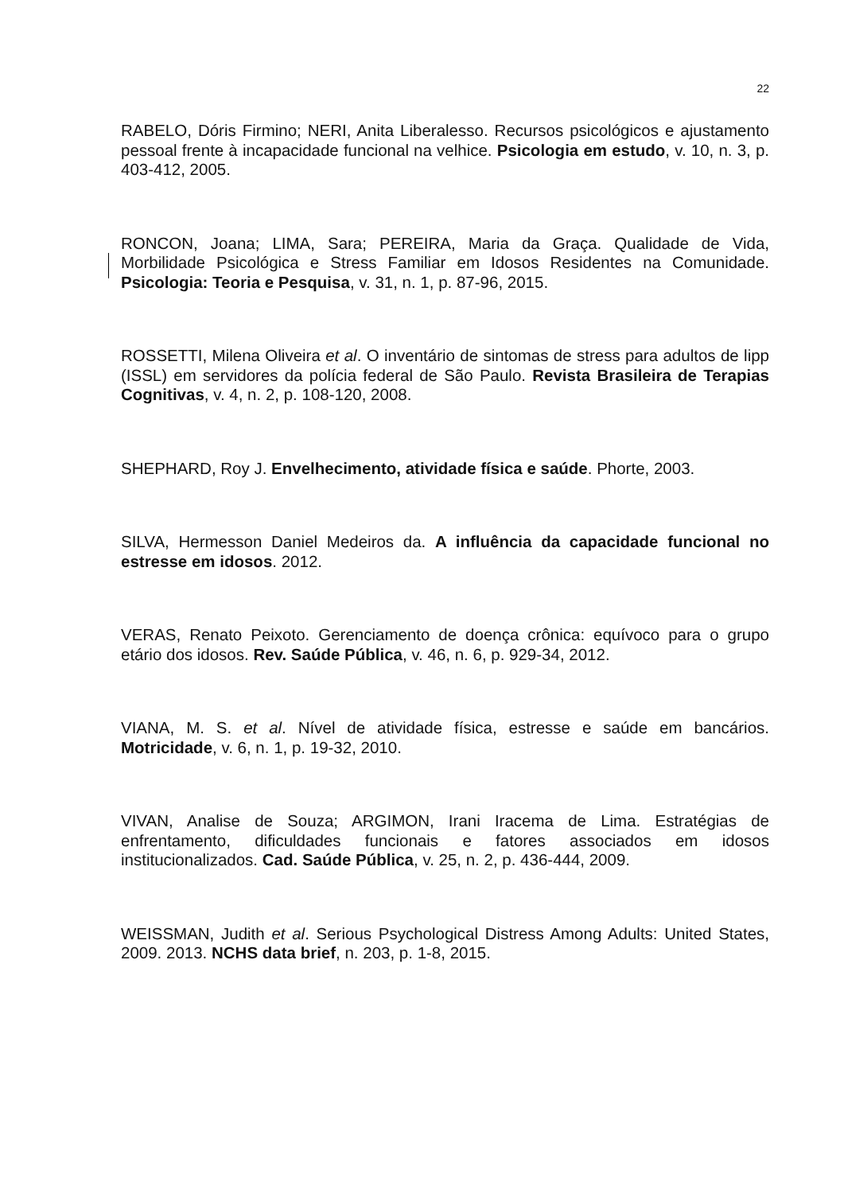22
RABELO, Dóris Firmino; NERI, Anita Liberalesso. Recursos psicológicos e ajustamento pessoal frente à incapacidade funcional na velhice. Psicologia em estudo, v. 10, n. 3, p. 403-412, 2005.
RONCON, Joana; LIMA, Sara; PEREIRA, Maria da Graça. Qualidade de Vida, Morbilidade Psicológica e Stress Familiar em Idosos Residentes na Comunidade. Psicologia: Teoria e Pesquisa, v. 31, n. 1, p. 87-96, 2015.
ROSSETTI, Milena Oliveira et al. O inventário de sintomas de stress para adultos de lipp (ISSL) em servidores da polícia federal de São Paulo. Revista Brasileira de Terapias Cognitivas, v. 4, n. 2, p. 108-120, 2008.
SHEPHARD, Roy J. Envelhecimento, atividade física e saúde. Phorte, 2003.
SILVA, Hermesson Daniel Medeiros da. A influência da capacidade funcional no estresse em idosos. 2012.
VERAS, Renato Peixoto. Gerenciamento de doença crônica: equívoco para o grupo etário dos idosos. Rev. Saúde Pública, v. 46, n. 6, p. 929-34, 2012.
VIANA, M. S. et al. Nível de atividade física, estresse e saúde em bancários. Motricidade, v. 6, n. 1, p. 19-32, 2010.
VIVAN, Analise de Souza; ARGIMON, Irani Iracema de Lima. Estratégias de enfrentamento, dificuldades funcionais e fatores associados em idosos institucionalizados. Cad. Saúde Pública, v. 25, n. 2, p. 436-444, 2009.
WEISSMAN, Judith et al. Serious Psychological Distress Among Adults: United States, 2009. 2013. NCHS data brief, n. 203, p. 1-8, 2015.